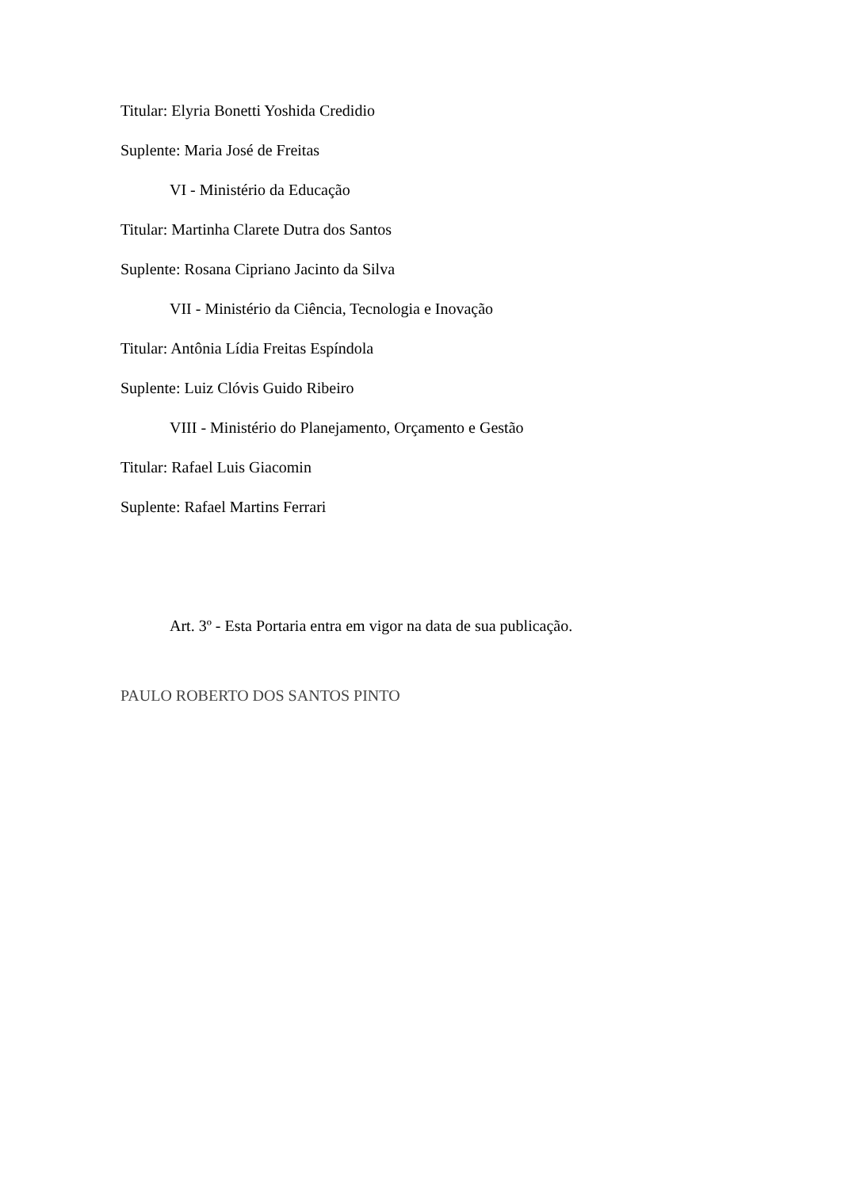Titular: Elyria Bonetti Yoshida Credidio
Suplente: Maria José de Freitas
VI - Ministério da Educação
Titular: Martinha Clarete Dutra dos Santos
Suplente: Rosana Cipriano Jacinto da Silva
VII - Ministério da Ciência, Tecnologia e Inovação
Titular: Antônia Lídia Freitas Espíndola
Suplente: Luiz Clóvis Guido Ribeiro
VIII - Ministério do Planejamento, Orçamento e Gestão
Titular: Rafael Luis Giacomin
Suplente: Rafael Martins Ferrari
Art. 3º - Esta Portaria entra em vigor na data de sua publicação.
PAULO ROBERTO DOS SANTOS PINTO